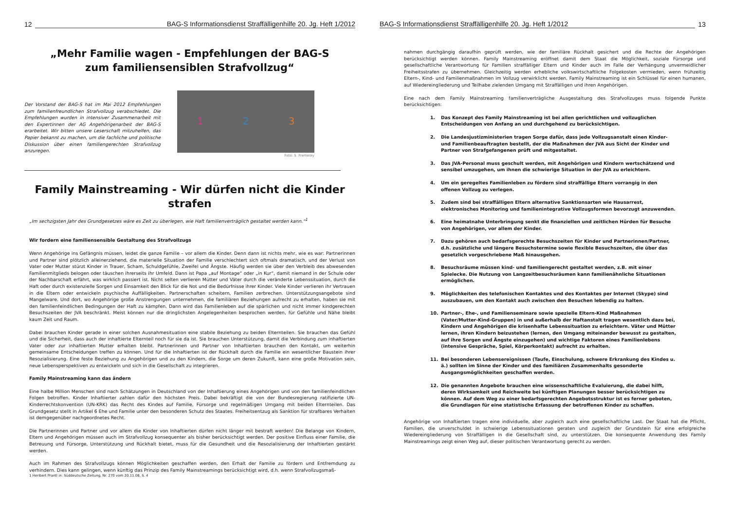12 BAG-S Informationsdienst Straffälligenhilfe 20. Jg. Heft 1/2012
„Mehr Familie wagen - Empfehlungen der BAG-S
zum familiensensiblen Strafvollzug“
Der Vorstand der BAG-S hat im Mai 2012 Empfehlungen zum familienfreundlichen Strafvollzug verabschiedet. Die Empfehlungen wurden in intensiver Zusammenarbeit mit den Expertinnen der AG Angehörigenarbeit der BAG-S erarbeitet. Wir bitten unsere Leserschaft mitzuhelfen, das Papier bekannt zu machen, um die fachliche und politische Diskussion über einen familiengerechten Strafvollzug anzuregen.
1 2 3
Foto: S. Fremerey
Family Mainstreaming - Wir dürfen nicht die Kinder strafen
„Im sechzigsten Jahr des Grundgesetzes wäre es Zeit zu überlegen, wie Haft familienverträglich gestaltet werden kann.“<sup>1</sup>
Wir fordern eine familiensensible Gestaltung des Strafvollzugs
Wenn Angehörige ins Gefängnis müssen, leidet die ganze Familie – vor allem die Kinder. Denn dann ist nichts mehr, wie es war: Partnerinnen und Partner sind plötzlich alleinerziehend, die materielle Situation der Familie verschlechtert sich oftmals dramatisch, und der Verlust von Vater oder Mutter stürzt Kinder in Trauer, Scham, Schuldgefühle, Zweifel und Ängste. Häufig werden sie über den Verbleib des abwesenden Familienmitglieds belogen oder täuschen ihrerseits ihr Umfeld. Dann ist Papa „auf Montage“ oder „in Kur“, damit niemand in der Schule oder der Nachbarschaft erfährt, was wirklich passiert ist. Nicht selten verlieren Mütter und Väter durch die veränderte Lebenssituation, durch die Haft oder durch existenzielle Sorgen und Einsamkeit den Blick für die Not und die Bedürfnisse ihrer Kinder. Viele Kinder verlieren ihr Vertrauen in die Eltern oder entwickeln psychische Auffälligkeiten. Partnerschaften scheitern, Familien zerbrechen. Unterstützungsangebote sind Mangelware. Und dort, wo Angehörige große Anstrengungen unternehmen, die familiären Beziehungen aufrecht zu erhalten, haben sie mit den familienfeindlichen Bedingungen der Haft zu kämpfen. Dann wird das Familienleben auf die spärlichen und nicht immer kindgerechten Besuchszeiten der JVA beschränkt. Meist können nur die dringlichsten Angelegenheiten besprochen werden, für Gefühle und Nähe bleibt kaum Zeit und Raum.
Dabei brauchen Kinder gerade in einer solchen Ausnahmesituation eine stabile Beziehung zu beiden Elternteilen. Sie brauchen das Gefühl und die Sicherheit, dass auch der inhaftierte Elternteil noch für sie da ist. Sie brauchen Unterstützung, damit die Verbindung zum inhaftierten Vater oder zur inhaftierten Mutter erhalten bleibt. Partnerinnen und Partner von Inhaftierten brauchen den Kontakt, um weiterhin gemeinsame Entscheidungen treffen zu können. Und für die Inhaftierten ist der Rückhalt durch die Familie ein wesentlicher Baustein ihrer Resozialisierung. Eine feste Beziehung zu Angehörigen und zu den Kindern, die Sorge um deren Zukunft, kann eine große Motivation sein, neue Lebensperspektiven zu entwickeln und sich in die Gesellschaft zu integrieren.
Family Mainstreaming kann das ändern
Eine halbe Million Menschen sind nach Schätzungen in Deutschland von der Inhaftierung eines Angehörigen und von den familienfeindlichen Folgen betroffen. Kinder Inhaftierter zahlen dafür den höchsten Preis. Dabei bekräftigt die von der Bundesregierung ratifizierte UN-Kinderrechtskonvention (UN-KRK) das Recht des Kindes auf Familie, Fürsorge und regelmäßigen Umgang mit beiden Elternteilen. Das Grundgesetz stellt in Artikel 6 Ehe und Familie unter den besonderen Schutz des Staates. Freiheitsentzug als Sanktion für strafbares Verhalten ist demgegenüber nachgeordnetes Recht.
Die Partnerinnen und Partner und vor allem die Kinder von Inhaftierten dürfen nicht länger mit bestraft werden! Die Belange von Kindern, Eltern und Angehörigen müssen auch im Strafvollzug konsequenter als bisher berücksichtigt werden. Der positive Einfluss einer Familie, die Betreuung und Fürsorge, Unterstützung und Rückhalt bietet, muss für die Gesundheit und die Resozialisierung der Inhaftierten gestärkt werden.
Auch im Rahmen des Strafvollzugs können Möglichkeiten geschaffen werden, den Erhalt der Familie zu fördern und Entfremdung zu verhindern. Dies kann gelingen, wenn künftig das Prinzip des Family Mainstreamings berücksichtigt wird, d.h. wenn Strafvollzugsmaß-
1 Heribert Prantl in: Süddeutsche Zeitung, Nr. 270 vom 20.11.08, S. 4
BAG-S Informationsdienst Straffälligenhilfe 20. Jg. Heft 1/2012 13
nahmen durchgängig daraufhin geprüft werden, wie der familiäre Rückhalt gesichert und die Rechte der Angehörigen berücksichtigt werden können. Family Mainstreaming eröffnet damit dem Staat die Möglichkeit, soziale Fürsorge und gesellschaftliche Verantwortung für Familien straffälliger Eltern und Kinder auch im Falle der Verhängung unvermeidlicher Freiheitsstrafen zu übernehmen. Gleichzeitig werden erhebliche volkswirtschaftliche Folgekosten vermieden, wenn frühzeitig Eltern-, Kind- und Familienmaßnahmen im Vollzug verwirklicht werden. Family Mainstreaming ist ein Schlüssel für einen humanen, auf Wiedereingliederung und Teilhabe zielenden Umgang mit Straffälligen und ihren Angehörigen.
Eine nach dem Family Mainstreaming familienverträgliche Ausgestaltung des Strafvollzuges muss folgende Punkte berücksichtigen:
1. Das Konzept des Family Mainstreaming ist bei allen gerichtlichen und vollzuglichen Entscheidungen von Anfang an und durchgehend zu berücksichtigen.
2. Die Landesjustizministerien tragen Sorge dafür, dass jede Vollzugsanstalt einen Kinder- und Familienbeauftragten bestellt, der die Maßnahmen der JVA aus Sicht der Kinder und Partner von Strafgefangenen prüft und mitgestaltet.
3. Das JVA-Personal muss geschult werden, mit Angehörigen und Kindern wertschätzend und sensibel umzugehen, um ihnen die schwierige Situation in der JVA zu erleichtern.
4. Um ein geregeltes Familienleben zu fördern sind straffällige Eltern vorrangig in den offenen Vollzug zu verlegen.
5. Zudem sind bei straffälligen Eltern alternative Sanktionsarten wie Hausarrest, elektronisches Monitoring und familienintegrative Vollzugsformen bevorzugt anzuwenden.
6. Eine heimatnahe Unterbringung senkt die finanziellen und zeitlichen Hürden für Besuche von Angehörigen, vor allem der Kinder.
7. Dazu gehören auch bedarfsgerechte Besuchszeiten für Kinder und Partnerinnen/Partner, d.h. zusätzliche und längere Besuchstermine sowie flexible Besuchszeiten, die über das gesetzlich vorgeschriebene Maß hinausgehen.
8. Besuchsräume müssen kind- und familiengerecht gestaltet werden, z.B. mit einer Spielecke. Die Nutzung von Langzeitbesuchsräumen kann familienähnliche Situationen ermöglichen.
9. Möglichkeiten des telefonischen Kontaktes und des Kontaktes per Internet (Skype) sind auszubauen, um den Kontakt auch zwischen den Besuchen lebendig zu halten.
10. Partner-, Ehe-, und Familienseminare sowie spezielle Eltern-Kind Maßnahmen (Vater/Mutter-Kind-Gruppen) in und außerhalb der Haftanstalt tragen wesentlich dazu bei, Kindern und Angehörigen die krisenhafte Lebenssituation zu erleichtern. Väter und Mütter lernen, ihren Kindern beizustehen (lernen, den Umgang miteinander bewusst zu gestalten, auf ihre Sorgen und Ängste einzugehen) und wichtige Faktoren eines Familienlebens (intensive Gespräche, Spiel, Körperkontakt) aufrecht zu erhalten.
11. Bei besonderen Lebensereignissen (Taufe, Einschulung, schwere Erkrankung des Kindes u. ä.) sollten im Sinne der Kinder und des familiären Zusammenhalts gesonderte Ausgangsmöglichkeiten geschaffen werden.
12. Die genannten Angebote brauchen eine wissenschaftliche Evaluierung, die dabei hilft, deren Wirksamkeit und Reichweite bei künftigen Planungen besser berücksichtigen zu können. Auf dem Weg zu einer bedarfsgerechten Angebotsstruktur ist es ferner geboten, die Grundlagen für eine statistische Erfassung der betroffenen Kinder zu schaffen.
Angehörige von Inhaftierten tragen eine individuelle, aber zugleich auch eine gesellschaftliche Last. Der Staat hat die Pflicht, Familien, die unverschuldet in schwierige Lebenssituationen geraten und zugleich der Grundstein für eine erfolgreiche Wiedereingliederung von Straffälligen in die Gesellschaft sind, zu unterstützen. Die konsequente Anwendung des Family Mainstreamings zeigt einen Weg auf, dieser politischen Verantwortung gerecht zu werden.